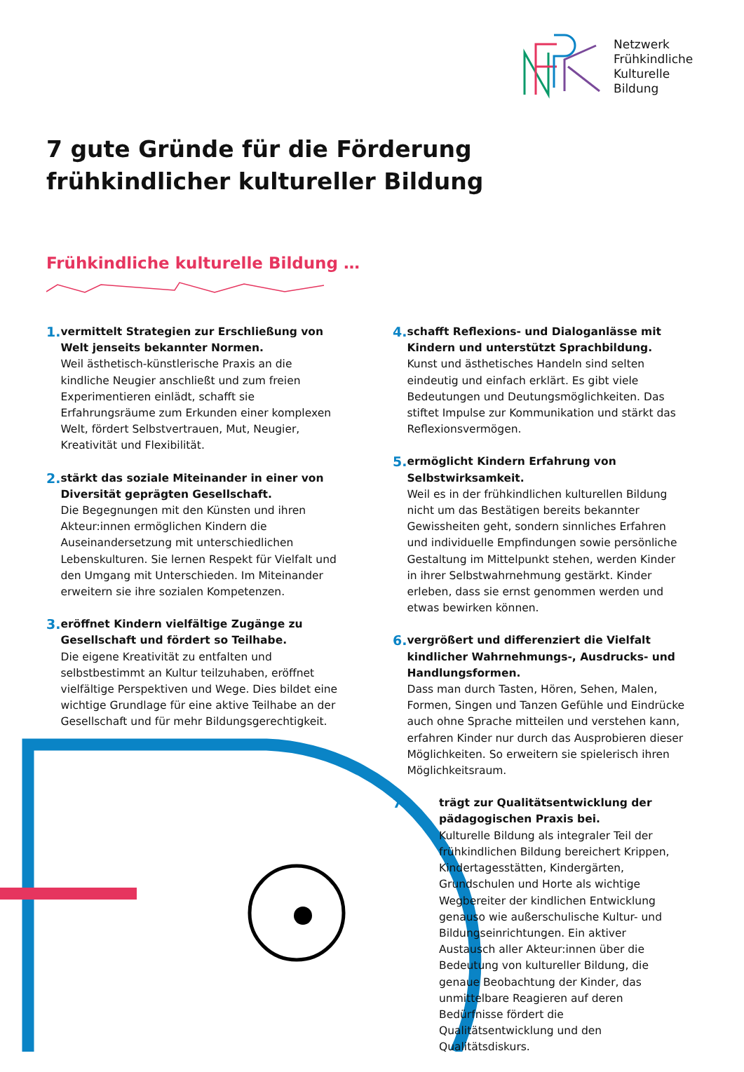Netzwerk
Frühkindliche
Kulturelle
Bildung
7 gute Gründe für die Förderung
frühkindlicher kultureller Bildung
Frühkindliche kulturelle Bildung …
1.
vermittelt Strategien zur Erschließung von Welt jenseits bekannter Normen.
Weil ästhetisch-künstlerische Praxis an die kindliche Neugier anschließt und zum freien Experimentieren einlädt, schafft sie Erfahrungsräume zum Erkunden einer komplexen Welt, fördert Selbstvertrauen, Mut, Neugier, Kreativität und Flexibilität.
2.
stärkt das soziale Miteinander in einer von Diversität geprägten Gesellschaft.
Die Begegnungen mit den Künsten und ihren Akteur:innen ermöglichen Kindern die Auseinandersetzung mit unterschiedlichen Lebenskulturen. Sie lernen Respekt für Vielfalt und den Umgang mit Unterschieden. Im Miteinander erweitern sie ihre sozialen Kompetenzen.
3.
eröffnet Kindern vielfältige Zugänge zu Gesellschaft und fördert so Teilhabe.
Die eigene Kreativität zu entfalten und selbstbestimmt an Kultur teilzuhaben, eröffnet vielfältige Perspektiven und Wege. Dies bildet eine wichtige Grundlage für eine aktive Teilhabe an der Gesellschaft und für mehr Bildungsgerechtigkeit.
4.
schafft Reflexions- und Dialoganlässe mit Kindern und unterstützt Sprachbildung.
Kunst und ästhetisches Handeln sind selten eindeutig und einfach erklärt. Es gibt viele Bedeutungen und Deutungsmöglichkeiten. Das stiftet Impulse zur Kommunikation und stärkt das Reflexionsvermögen.
5.
ermöglicht Kindern Erfahrung von Selbstwirksamkeit.
Weil es in der frühkindlichen kulturellen Bildung nicht um das Bestätigen bereits bekannter Gewissheiten geht, sondern sinnliches Erfahren und individuelle Empfindungen sowie persönliche Gestaltung im Mittelpunkt stehen, werden Kinder in ihrer Selbstwahrnehmung gestärkt. Kinder erleben, dass sie ernst genommen werden und etwas bewirken können.
6.
vergrößert und differenziert die Vielfalt kindlicher Wahrnehmungs-, Ausdrucks- und Handlungsformen.
Dass man durch Tasten, Hören, Sehen, Malen, Formen, Singen und Tanzen Gefühle und Eindrücke auch ohne Sprache mitteilen und verstehen kann, erfahren Kinder nur durch das Ausprobieren dieser Möglichkeiten. So erweitern sie spielerisch ihren Möglichkeitsraum.
7.
trägt zur Qualitätsentwicklung der pädagogischen Praxis bei.
Kulturelle Bildung als integraler Teil der frühkindlichen Bildung bereichert Krippen, Kindertagesstätten, Kindergärten, Grundschulen und Horte als wichtige Wegbereiter der kindlichen Entwicklung genauso wie außerschulische Kultur- und Bildungseinrichtungen. Ein aktiver Austausch aller Akteur:innen über die Bedeutung von kultureller Bildung, die genaue Beobachtung der Kinder, das unmittelbare Reagieren auf deren Bedürfnisse fördert die Qualitätsentwicklung und den Qualitätsdiskurs.